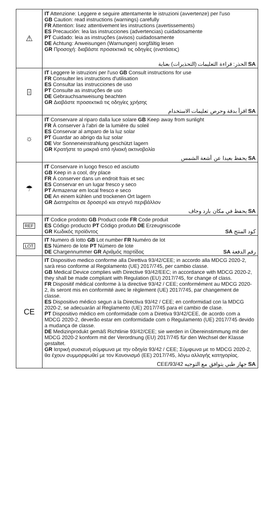| ⚠ | IT Attenzione: Leggere e seguire attentamente le istruzioni (avvertenze) per l'uso GB Caution: read instructions (warnings) carefully FR Attention: lisez attentivement les instructions (avertissements) ES Precaución: lea las instrucciones (advertencias) cuidadosamente PT Cuidado: leia as instruções (avisos) cuidadosamente DE Achtung: Anweisungen (Warnungen) sorgfältig lesen GR Προσοχή: διαβάστε προσεκτικά τις οδηγίες (ενστάσεις) SA الحذر: قراءة التعليمات (التحذيرات) بعناية |
| i | IT Leggere le istruzioni per l'uso GB Consult instructions for use FR Consulter les instructions d'utilisation ES Consultar las instrucciones de uso PT Consulte as instruções de uso DE Gebrauchsanweisung beachten GR Διαβάστε προσεκτικά τις οδηγίες χρήσης SA اقرأ بدقة وحرص تعليمات الاستخدام |
| ☼ | IT Conservare al riparo dalla luce solare GB Keep away from sunlight FR À conserver à l'abri de la lumière du soleil ES Conservar al amparo de la luz solar PT Guardar ao abrigo da luz solar DE Vor Sonneneinstrahlung geschützt lagern GR Κρατήστε το μακριά από ηλιακή ακτινοβολία SA يحفظ بعيدا عن أشعة الشمس |
| ☂ | IT Conservare in luogo fresco ed asciutto GB Keep in a cool, dry place FR À conserver dans un endroit frais et sec ES Conservar en un lugar fresco y seco PT Armazenar em local fresco e seco DE An einem kühlen und trockenen Ort lagern GR Διατηρείται σε δροσερό και στεγνό περιβάλλον SA يحفظ في مكان بارد وجاف |
| REF | IT Codice prodotto GB Product code FR Code produit ES Código producto PT Código produto DE Erzeugniscode GR Κωδικός προϊόντος SA كود المنتج |
| LOT | IT Numero di lotto GB Lot number FR Numéro de lot ES Número de lote PT Número de lote DE Chargennummer GR Αριθμός παρτίδας SA رقم الدفعة |
| CE | IT Dispositivo medico conforme alla Direttiva 93/42/CEE; in accordo alla MDCG 2020-2, sarà reso conforme al Regolamento (UE) 2017/745, per cambio classe. GB Medical Device complies with Directive 93/42/EEC; in accordance with MDCG 2020-2, they shall be made compliant with Regulation (EU) 2017/745, for change of class. FR Dispositif médical conforme à la directive 93/42 / CEE; conformément au MDCG 2020-2, ils seront mis en conformité avec le règlement (UE) 2017/745, par changement de classe. ES Dispositivo médico segun a la Directiva 93/42 / CEE; en conformidad con la MDCG 2020-2, se adecuarán al Reglamento (UE) 2017/745 para el cambio de clase. PT Dispositivo médico em conformidade com a Diretiva 93/42/CEE, de acordo com a MDCG 2020-2, deverão estar em conformidade com o Regulamento (UE) 2017/745 devido a mudança de classe. DE Medizinprodukt gemäß Richtlinie 93/42/CEE; sie werden in Übereinstimmung mit der MDCG 2020-2 konform mit der Verordnung (EU) 2017/745 für den Wechsel der Klasse gestaltet. GR Ιατρική συσκευή σύμφωνα με την οδηγία 93/42 / CEE; Σύμφωνα με το MDCG 2020-2, θα έχουν συμμορφωθεί με τον Κανονισμό (ΕΕ) 2017/745, λόγω αλλαγής κατηγορίας. SA جهاز طبي يتوافق مع التوجيه 93/42/CEE |